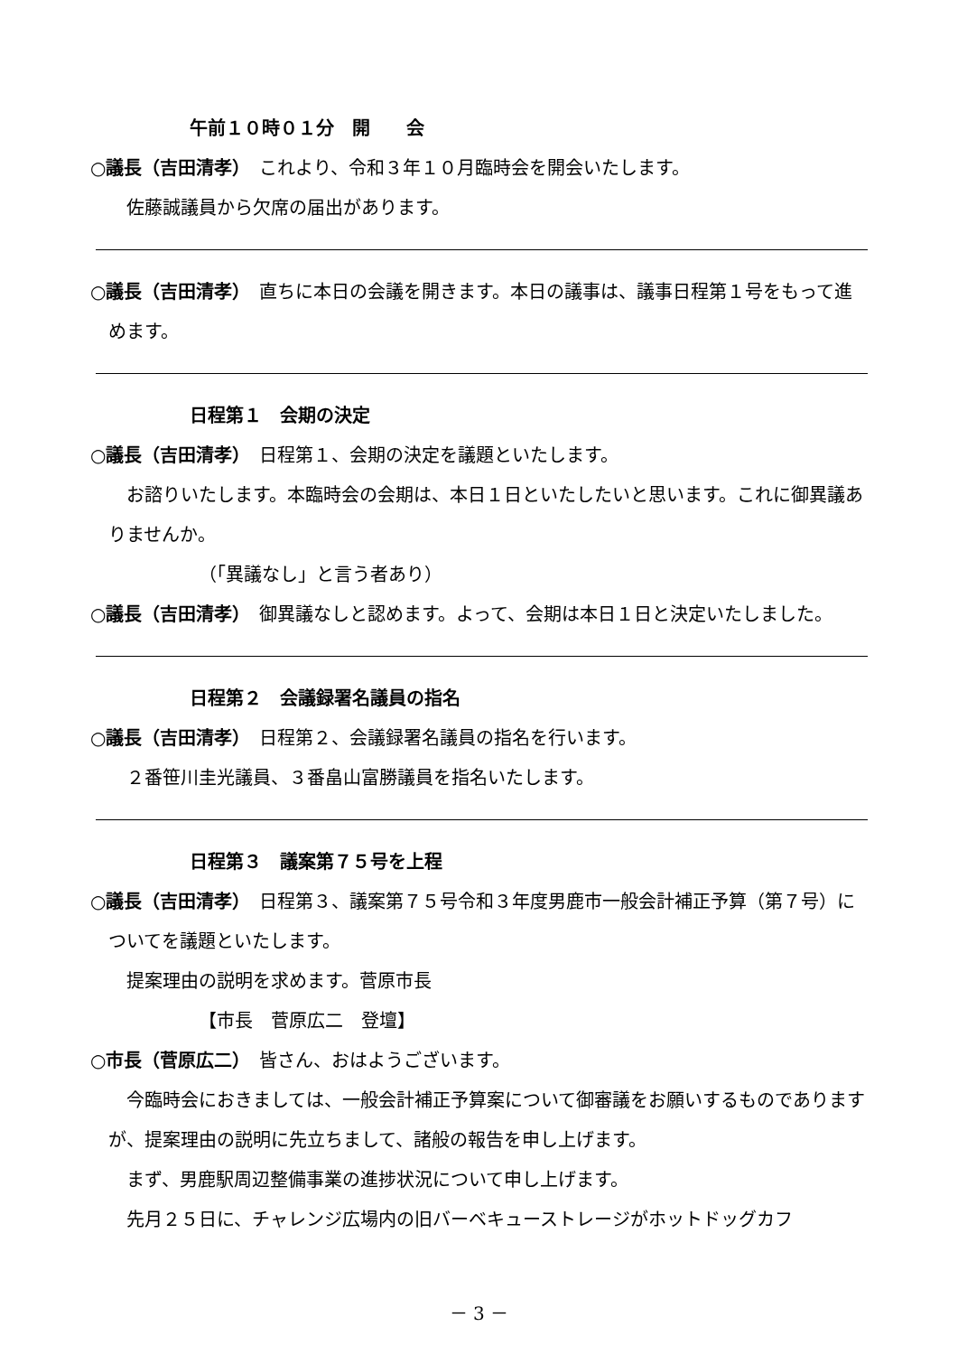午前１０時０１分　開　　会
○議長（吉田清孝）　これより、令和３年１０月臨時会を開会いたします。
佐藤誠議員から欠席の届出があります。
○議長（吉田清孝）　直ちに本日の会議を開きます。本日の議事は、議事日程第１号をもって進めます。
日程第１　会期の決定
○議長（吉田清孝）　日程第１、会期の決定を議題といたします。
お諮りいたします。本臨時会の会期は、本日１日といたしたいと思います。これに御異議ありませんか。
（「異議なし」と言う者あり）
○議長（吉田清孝）　御異議なしと認めます。よって、会期は本日１日と決定いたしました。
日程第２　会議録署名議員の指名
○議長（吉田清孝）　日程第２、会議録署名議員の指名を行います。
２番笹川圭光議員、３番畠山富勝議員を指名いたします。
日程第３　議案第７５号を上程
○議長（吉田清孝）　日程第３、議案第７５号令和３年度男鹿市一般会計補正予算（第７号）についてを議題といたします。
提案理由の説明を求めます。菅原市長
【市長　菅原広二　登壇】
○市長（菅原広二）　皆さん、おはようございます。
今臨時会におきましては、一般会計補正予算案について御審議をお願いするものでありますが、提案理由の説明に先立ちまして、諸般の報告を申し上げます。
まず、男鹿駅周辺整備事業の進捗状況について申し上げます。
先月２５日に、チャレンジ広場内の旧バーベキューストレージがホットドッグカフ
－ 3 －